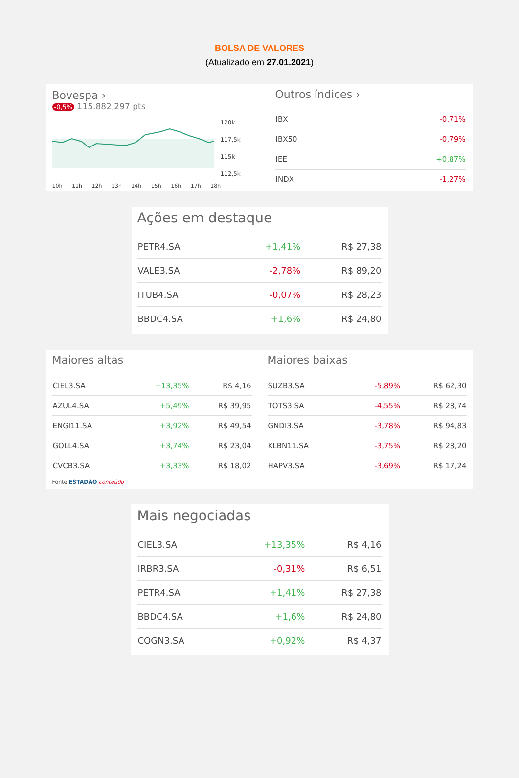BOLSA DE VALORES
(Atualizado em 27.01.2021)
Bovespa ›
-0,5% 115.882,297 pts
120k
117,5k
115k
112,5k
10h 11h 12h 13h 14h 15h 16h 17h 18h
Outros índices ›
| IBX | -0,71% |
| IBX50 | -0,79% |
| IEE | +0,87% |
| INDX | -1,27% |
Ações em destaque
| PETR4.SA | +1,41% | R$ 27,38 |
| VALE3.SA | -2,78% | R$ 89,20 |
| ITUB4.SA | -0,07% | R$ 28,23 |
| BBDC4.SA | +1,6% | R$ 24,80 |
Maiores altas
| CIEL3.SA | +13,35% | R$ 4,16 |
| AZUL4.SA | +5,49% | R$ 39,95 |
| ENGI11.SA | +3,92% | R$ 49,54 |
| GOLL4.SA | +3,74% | R$ 23,04 |
| CVCB3.SA | +3,33% | R$ 18,02 |
Fonte ESTADÃO conteúdo
Maiores baixas
| SUZB3.SA | -5,89% | R$ 62,30 |
| TOTS3.SA | -4,55% | R$ 28,74 |
| GNDI3.SA | -3,78% | R$ 94,83 |
| KLBN11.SA | -3,75% | R$ 28,20 |
| HAPV3.SA | -3,69% | R$ 17,24 |
Mais negociadas
| CIEL3.SA | +13,35% | R$ 4,16 |
| IRBR3.SA | -0,31% | R$ 6,51 |
| PETR4.SA | +1,41% | R$ 27,38 |
| BBDC4.SA | +1,6% | R$ 24,80 |
| COGN3.SA | +0,92% | R$ 4,37 |